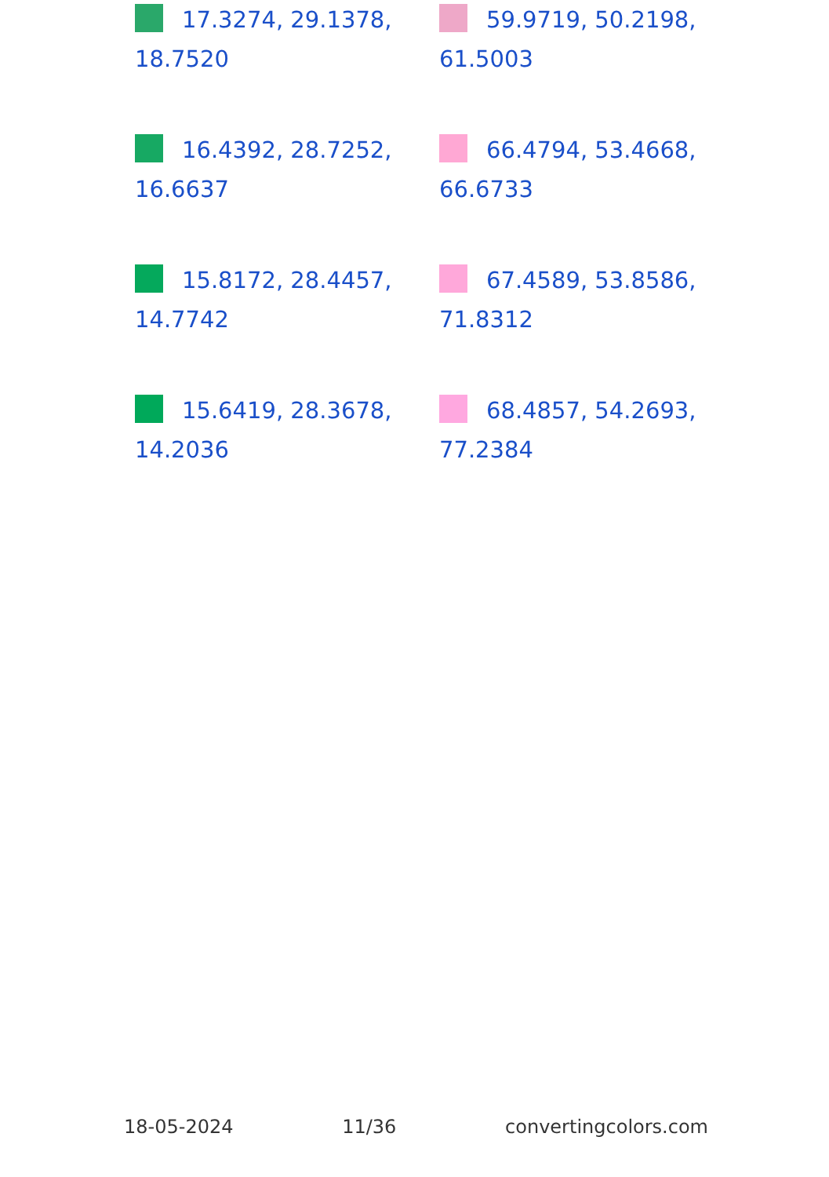17.3274, 29.1378, 18.7520
59.9719, 50.2198, 61.5003
16.4392, 28.7252, 16.6637
66.4794, 53.4668, 66.6733
15.8172, 28.4457, 14.7742
67.4589, 53.8586, 71.8312
15.6419, 28.3678, 14.2036
68.4857, 54.2693, 77.2384
18-05-2024 11/36 convertingcolors.com